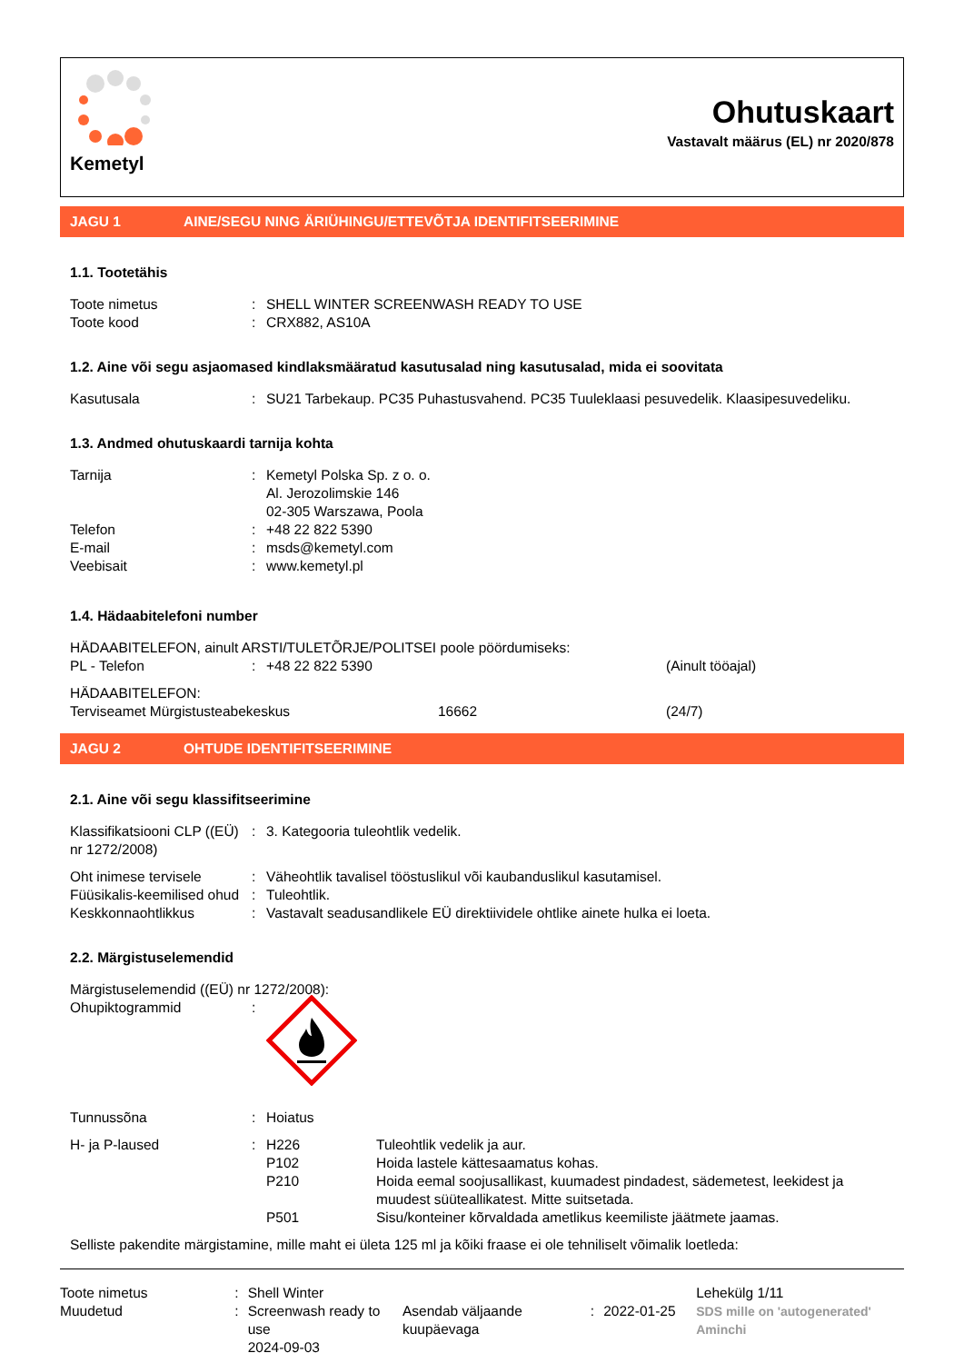Kemetyl
Ohutuskaart
Vastavalt määrus (EL) nr 2020/878
JAGU 1 AINE/SEGU NING ÄRIÜHINGU/ETTEVÕTJA IDENTIFITSEERIMINE
1.1. Tootetähis
Toote nimetus: SHELL WINTER SCREENWASH READY TO USE
Toote kood: CRX882, AS10A
1.2. Aine või segu asjaomased kindlaksmääratud kasutusalad ning kasutusalad, mida ei soovitata
Kasutusala: SU21 Tarbekaup. PC35 Puhastusvahend. PC35 Tuuleklaasi pesuvedelik. Klaasipesuvedeliku.
1.3. Andmed ohutuskaardi tarnija kohta
Tarnija: Kemetyl Polska Sp. z o. o.
Al. Jerozolimskie 146
02-305 Warszawa, Poola
Telefon: +48 22 822 5390
E-mail: msds@kemetyl.com
Veebisait: www.kemetyl.pl
1.4. Hädaabitelefoni number
HÄDAABITELEFON, ainult ARSTI/TULETÕRJE/POLITSEI poole pöördumiseks:
PL - Telefon: +48 22 822 5390 (Ainult tööajal)
HÄDAABITELEFON:
Terviseamet Mürgistusteabekeskus 16662 (24/7)
JAGU 2 OHTUDE IDENTIFITSEERIMINE
2.1. Aine või segu klassifitseerimine
Klassifikatsiooni CLP ((EÜ) nr 1272/2008): 3. Kategooria tuleohtlik vedelik.
Oht inimese tervisele: Väheohtlik tavalisel tööstuslikul või kaubanduslikul kasutamisel.
Füüsikalis-keemilised ohud: Tuleohtlik.
Keskkonnaohtlikkus: Vastavalt seadusandlikele EÜ direktiividele ohtlike ainete hulka ei loeta.
2.2. Märgistuselemendid
Märgistuselemendid ((EÜ) nr 1272/2008):
Ohupiktogrammid:
Tunnussõna: Hoiatus
H- ja P-laused: H226
P102
P210
P501 Tuleohtlik vedelik ja aur.
Hoida lastele kättesaamatus kohas.
Hoida eemal soojusallikast, kuumadest pindadest, sädemetest, leekidest ja muudest süüteallikatest. Mitte suitsetada.
Sisu/konteiner kõrvaldada ametlikus keemiliste jäätmete jaamas.
Selliste pakendite märgistamine, mille maht ei ületa 125 ml ja kõiki fraase ei ole tehniliselt võimalik loetleda:
Toote nimetus
Muudetud:
: Shell Winter Screenwash ready to use
2024-09-03
Asendab väljaande kuupäevaga
:
2022-01-25 Lehekülg 1/11
SDS mille on 'autogenerated' Aminchi